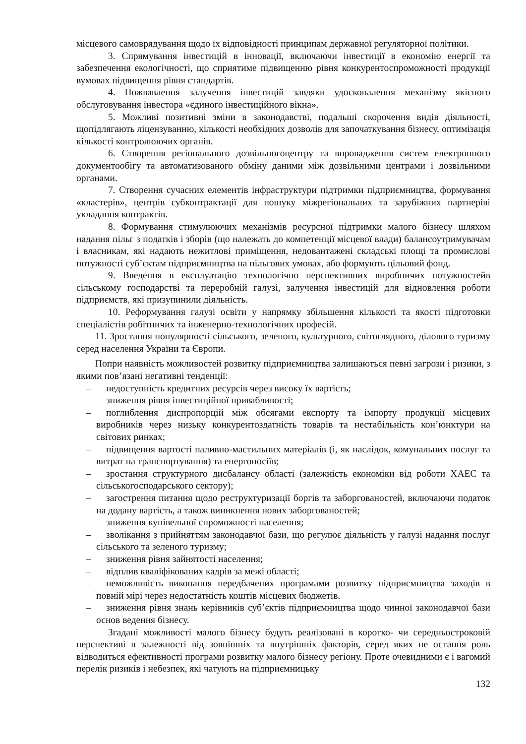місцевого самоврядування щодо їх відповідності принципам державної регуляторної політики.
3. Спрямування інвестицій в інновації, включаючи інвестиції в економію енергії та забезпечення екологічності, що сприятиме підвищенню рівня конкурентоспроможності продукції вумовах підвищення рівня стандартів.
4. Пожвавлення залучення інвестицій завдяки удосконалення механізму якісного обслуговування інвестора «єдиного інвестиційного вікна».
5. Можливі позитивні зміни в законодавстві, подальші скорочення видів діяльності, щопідлягають ліцензуванню, кількості необхідних дозволів для започаткування бізнесу, оптимізація кількості контролюючих органів.
6. Створення регіонального дозвільногоцентру та впровадження систем електронного документообігу та автоматизованого обміну даними між дозвільними центрами і дозвільними органами.
7. Створення сучасних елементів інфраструктури підтримки підприємництва, формування «кластерів», центрів субконтрактації для пошуку міжрегіональних та зарубіжних партнеріві укладання контрактів.
8. Формування стимулюючих механізмів ресурсної підтримки малого бізнесу шляхом надання пільг з податків і зборів (що належать до компетенції місцевої влади) балансоутримувачам і власникам, які надають нежитлові приміщення, недовантажені складські площі та промислові потужності суб’єктам підприємництва на пільгових умовах, або формують цільовий фонд.
9. Введення в експлуатацію технологічно перспективних виробничих потужностейв сільському господарстві та переробній галузі, залучення інвестицій для відновлення роботи підприємств, які призупинили діяльність.
10. Реформування галузі освіти у напрямку збільшення кількості та якості підготовки спеціалістів робітничих та інженерно-технологічних професій.
11. Зростання популярності сільського, зеленого, культурного, світоглядного, ділового туризму серед населення України та Європи.
Попри наявність можливостей розвитку підприємництва залишаються певні загрози і ризики, з якими пов’язані негативні тенденції:
– недоступність кредитних ресурсів через високу їх вартість;
– зниження рівня інвестиційної привабливості;
– поглиблення диспропорцій між обсягами експорту та імпорту продукції місцевих виробників через низьку конкурентоздатність товарів та нестабільність кон’юнктури на світових ринках;
– підвищення вартості паливно-мастильних матеріалів (і, як наслідок, комунальних послуг та витрат на транспортування) та енергоносіїв;
– зростання структурного дисбалансу області (залежність економіки від роботи ХАЕС та сільськогосподарського сектору);
– загострення питання щодо реструктуризації боргів та заборгованостей, включаючи податок на додану вартість, а також виникнення нових заборгованостей;
– зниження купівельної спроможності населення;
– зволікання з прийняттям законодавчої бази, що регулює діяльність у галузі надання послуг сільського та зеленого туризму;
– зниження рівня зайнятості населення;
– відплив кваліфікованих кадрів за межі області;
– неможливість виконання передбачених програмами розвитку підприємництва заходів в повній мірі через недостатність коштів місцевих бюджетів.
– зниження рівня знань керівників суб’єктів підприємництва щодо чинної законодавчої бази основ ведення бізнесу.
Згадані можливості малого бізнесу будуть реалізовані в коротко- чи середньостроковій перспективі в залежності від зовнішніх та внутрішніх факторів, серед яких не остання роль відводиться ефективності програми розвитку малого бізнесу регіону. Проте очевидними є і вагомий перелік ризиків і небезпек, які чатують на підприємницьку
132